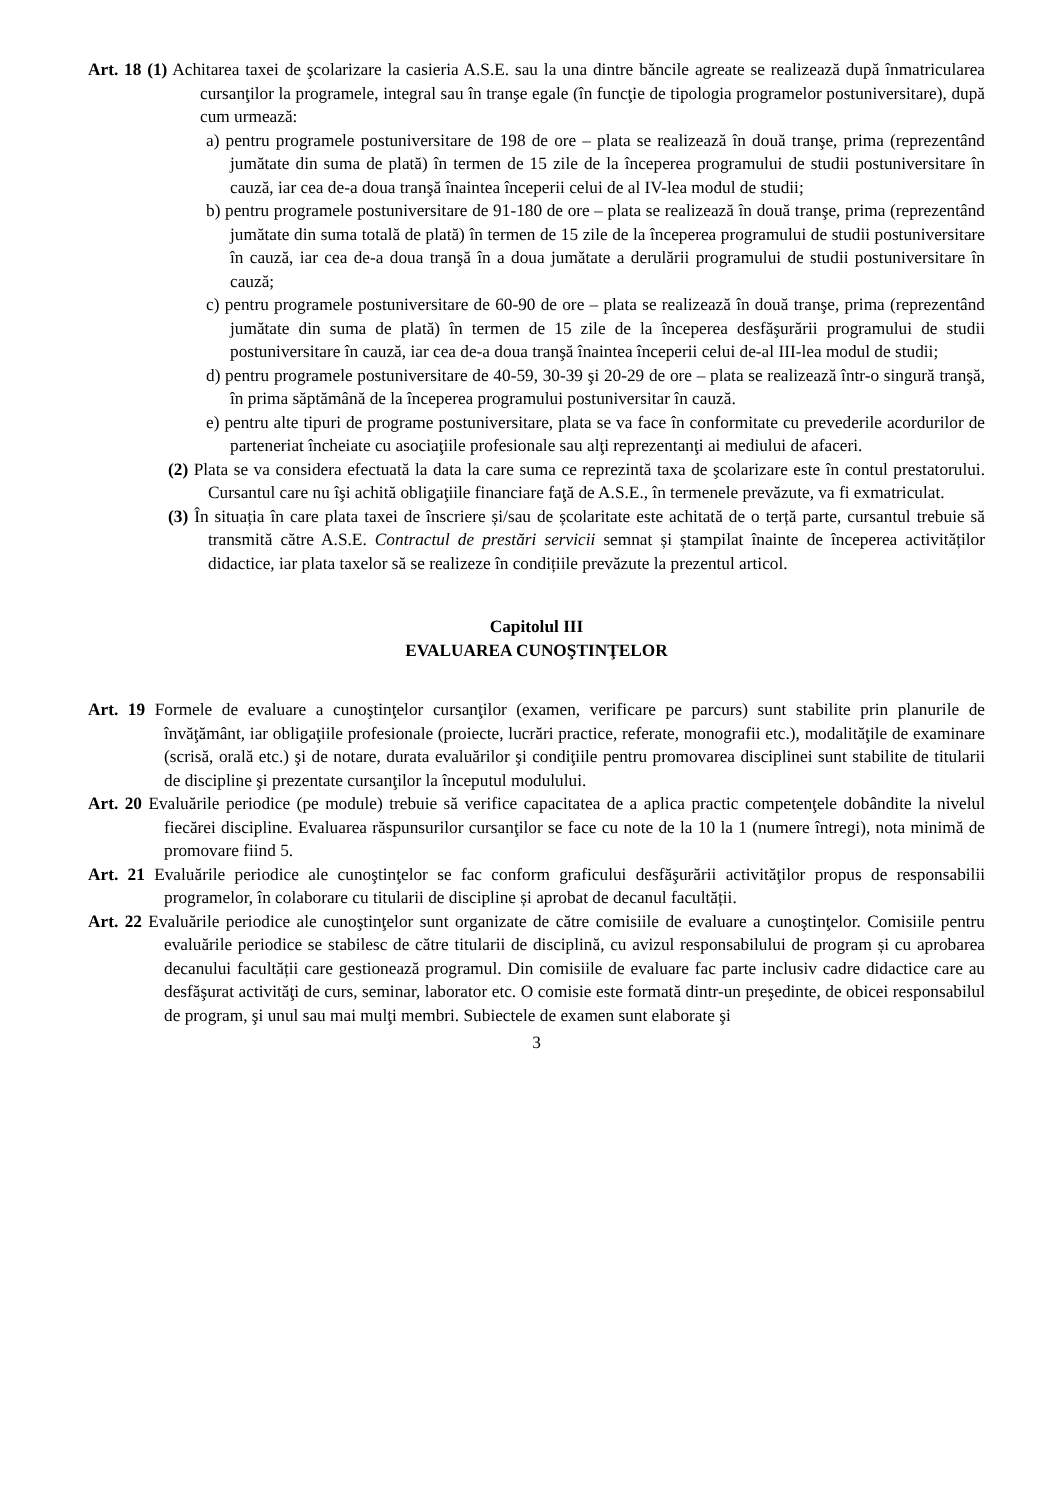Art. 18 (1) Achitarea taxei de şcolarizare la casieria A.S.E. sau la una dintre băncile agreate se realizează după înmatricularea cursanţilor la programele, integral sau în tranşe egale (în funcţie de tipologia programelor postuniversitare), după cum urmează:
a) pentru programele postuniversitare de 198 de ore – plata se realizează în două tranşe, prima (reprezentând jumătate din suma de plată) în termen de 15 zile de la începerea programului de studii postuniversitare în cauză, iar cea de-a doua tranşă înaintea începerii celui de al IV-lea modul de studii;
b) pentru programele postuniversitare de 91-180 de ore – plata se realizează în două tranşe, prima (reprezentând jumătate din suma totală de plată) în termen de 15 zile de la începerea programului de studii postuniversitare în cauză, iar cea de-a doua tranşă în a doua jumătate a derulării programului de studii postuniversitare în cauză;
c) pentru programele postuniversitare de 60-90 de ore – plata se realizează în două tranşe, prima (reprezentând jumătate din suma de plată) în termen de 15 zile de la începerea desfăşurării programului de studii postuniversitare în cauză, iar cea de-a doua tranşă înaintea începerii celui de-al III-lea modul de studii;
d) pentru programele postuniversitare de 40-59, 30-39 şi 20-29 de ore – plata se realizează într-o singură tranşă, în prima săptămână de la începerea programului postuniversitar în cauză.
e) pentru alte tipuri de programe postuniversitare, plata se va face în conformitate cu prevederile acordurilor de parteneriat încheiate cu asociaţiile profesionale sau alţi reprezentanţi ai mediului de afaceri.
(2) Plata se va considera efectuată la data la care suma ce reprezintă taxa de şcolarizare este în contul prestatorului. Cursantul care nu îşi achită obligaţiile financiare faţă de A.S.E., în termenele prevăzute, va fi exmatriculat.
(3) În situația în care plata taxei de înscriere și/sau de școlaritate este achitată de o terță parte, cursantul trebuie să transmită către A.S.E. Contractul de prestări servicii semnat și ștampilat înainte de începerea activităților didactice, iar plata taxelor să se realizeze în condițiile prevăzute la prezentul articol.
Capitolul III
EVALUAREA CUNOŞTINŢELOR
Art. 19 Formele de evaluare a cunoştinţelor cursanţilor (examen, verificare pe parcurs) sunt stabilite prin planurile de învăţământ, iar obligaţiile profesionale (proiecte, lucrări practice, referate, monografii etc.), modalităţile de examinare (scrisă, orală etc.) şi de notare, durata evaluărilor şi condiţiile pentru promovarea disciplinei sunt stabilite de titularii de discipline şi prezentate cursanţilor la începutul modulului.
Art. 20 Evaluările periodice (pe module) trebuie să verifice capacitatea de a aplica practic competenţele dobândite la nivelul fiecărei discipline. Evaluarea răspunsurilor cursanţilor se face cu note de la 10 la 1 (numere întregi), nota minimă de promovare fiind 5.
Art. 21 Evaluările periodice ale cunoştinţelor se fac conform graficului desfăşurării activităţilor propus de responsabilii programelor, în colaborare cu titularii de discipline și aprobat de decanul facultății.
Art. 22 Evaluările periodice ale cunoştinţelor sunt organizate de către comisiile de evaluare a cunoştinţelor. Comisiile pentru evaluările periodice se stabilesc de către titularii de disciplină, cu avizul responsabilului de program și cu aprobarea decanului facultății care gestionează programul. Din comisiile de evaluare fac parte inclusiv cadre didactice care au desfăşurat activităţi de curs, seminar, laborator etc. O comisie este formată dintr-un preşedinte, de obicei responsabilul de program, şi unul sau mai mulţi membri. Subiectele de examen sunt elaborate şi
3